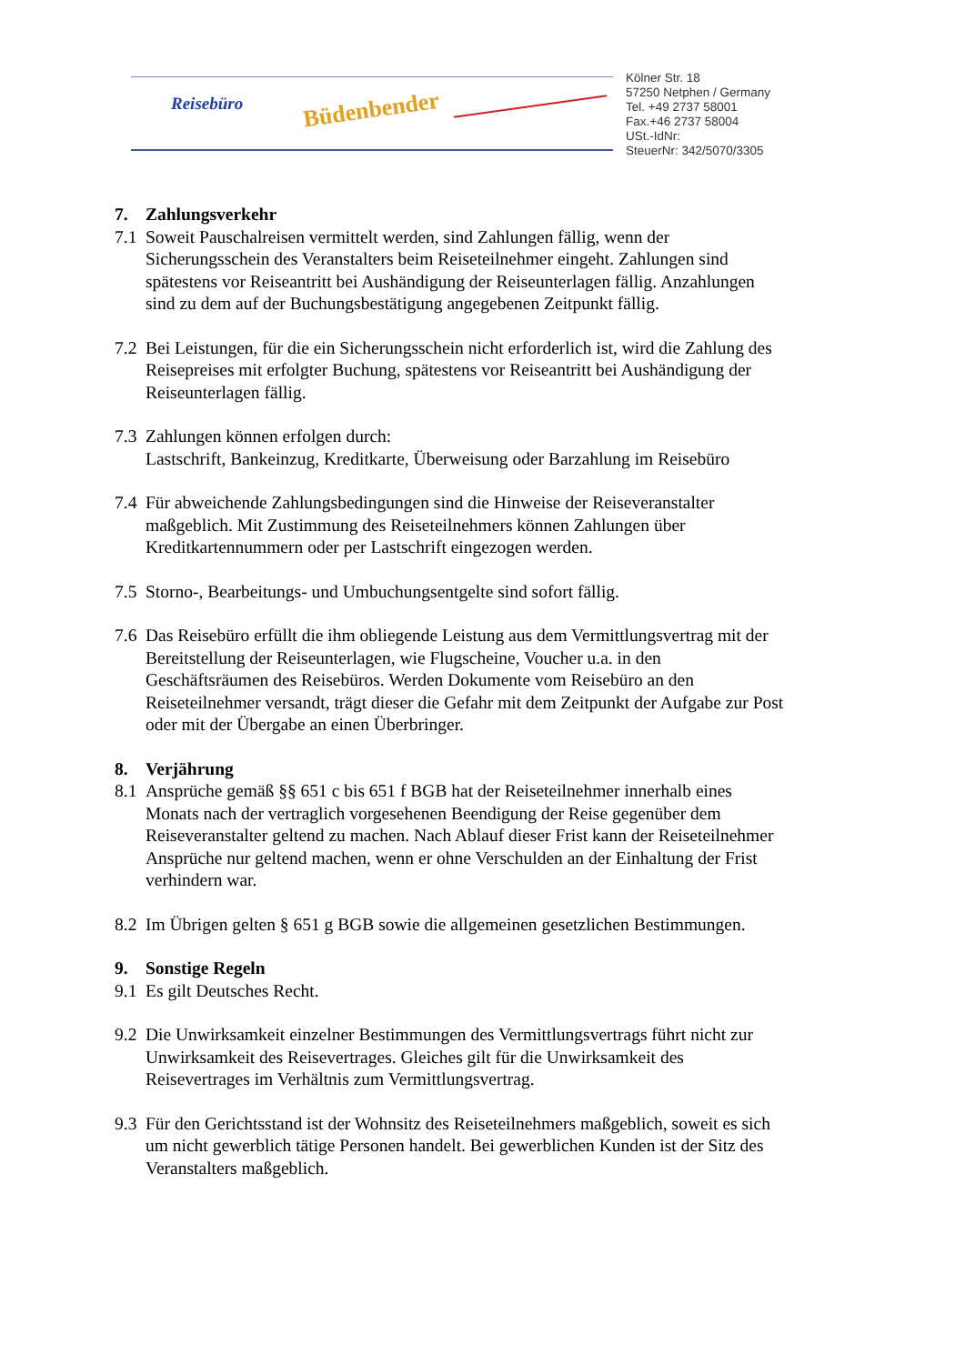Reisebüro Büdenbender
Kölner Str. 18
57250 Netphen / Germany
Tel. +49 2737 58001
Fax.+46 2737 58004
USt.-IdNr:
SteuerNr: 342/5070/3305
7. Zahlungsverkehr
7.1
Soweit Pauschalreisen vermittelt werden, sind Zahlungen fällig, wenn der Sicherungsschein des Veranstalters beim Reiseteilnehmer eingeht. Zahlungen sind spätestens vor Reiseantritt bei Aushändigung der Reiseunterlagen fällig. Anzahlungen sind zu dem auf der Buchungsbestätigung angegebenen Zeitpunkt fällig.
7.2
Bei Leistungen, für die ein Sicherungsschein nicht erforderlich ist, wird die Zahlung des Reisepreises mit erfolgter Buchung, spätestens vor Reiseantritt bei Aushändigung der Reiseunterlagen fällig.
7.3
Zahlungen können erfolgen durch:
Lastschrift, Bankeinzug, Kreditkarte, Überweisung oder Barzahlung im Reisebüro
7.4
Für abweichende Zahlungsbedingungen sind die Hinweise der Reiseveranstalter maßgeblich. Mit Zustimmung des Reiseteilnehmers können Zahlungen über Kreditkartennummern oder per Lastschrift eingezogen werden.
7.5
Storno-, Bearbeitungs- und Umbuchungsentgelte sind sofort fällig.
7.6
Das Reisebüro erfüllt die ihm obliegende Leistung aus dem Vermittlungsvertrag mit der Bereitstellung der Reiseunterlagen, wie Flugscheine, Voucher u.a. in den Geschäftsräumen des Reisebüros. Werden Dokumente vom Reisebüro an den Reiseteilnehmer versandt, trägt dieser die Gefahr mit dem Zeitpunkt der Aufgabe zur Post oder mit der Übergabe an einen Überbringer.
8. Verjährung
8.1
Ansprüche gemäß §§ 651 c bis 651 f BGB hat der Reiseteilnehmer innerhalb eines Monats nach der vertraglich vorgesehenen Beendigung der Reise gegenüber dem Reiseveranstalter geltend zu machen. Nach Ablauf dieser Frist kann der Reiseteilnehmer Ansprüche nur geltend machen, wenn er ohne Verschulden an der Einhaltung der Frist verhindern war.
8.2
Im Übrigen gelten § 651 g BGB sowie die allgemeinen gesetzlichen Bestimmungen.
9. Sonstige Regeln
9.1
Es gilt Deutsches Recht.
9.2
Die Unwirksamkeit einzelner Bestimmungen des Vermittlungsvertrags führt nicht zur Unwirksamkeit des Reisevertrages. Gleiches gilt für die Unwirksamkeit des Reisevertrages im Verhältnis zum Vermittlungsvertrag.
9.3
Für den Gerichtsstand ist der Wohnsitz des Reiseteilnehmers maßgeblich, soweit es sich um nicht gewerblich tätige Personen handelt. Bei gewerblichen Kunden ist der Sitz des Veranstalters maßgeblich.